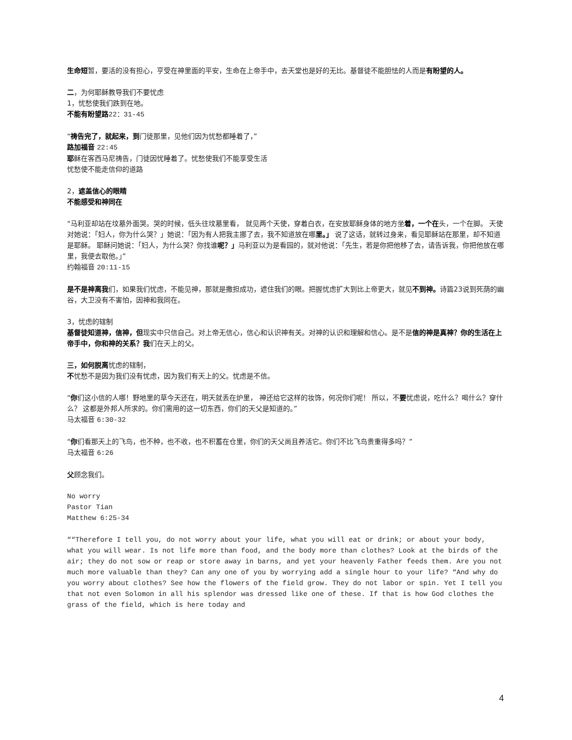生命短暂，要活的没有担心，亨受在神里面的平安，生命在上帝手中，去天堂也是好的无比。基督徒不能胆怯的人而是有盼望的人。
二，为何耶稣教导我们不要忧虑
1，忧愁使我们跌到在地。
不能有盼望路 22：31-45
“祷告完了，就起来，到门徒那里，见他们因为忧愁都睡着了，”
路加福音 22:45
耶稣在客西马尼祷告，门徒因忧睡着了。忧愁使我们不能享受生活
忧愁使不能走信仰的道路
2，遮盖信心的眼睛
不能感受和神同在
“马利亚却站在坟墓外面哭。哭的时候，低头往坟墓里看， 就见两个天使，穿着白衣，在安放耶稣身体的地方坐着，一个在头，一个在脚。 天使对她说：「妇人，你为什么哭？」她说：「因为有人把我主挪了去，我不知道放在哪里。」 说了这话，就转过身来，看见耶稣站在那里，却不知道是耶稣。 耶稣问她说：「妇人，为什么哭？你找谁呢？」马利亚以为是看园的，就对他说：「先生，若是你把他移了去，请告诉我，你把他放在哪里，我便去取他。」”
约翰福音 20:11-15
是不是神离我们，如果我们忧虑，不能见神，那就是撒担成功，遮住我们的眼。把握忧虑扩大到比上帝更大，就见不到神。诗篇23说到死荫的幽谷，大卫没有不害怕，因神和我同在。
3，忧虑的辖制
基督徒知道神，信神，但现实中只信自己。对上帝无信心，信心和认识神有关。对神的认识和理解和信心。是不是信的神是真神？你的生活在上帝手中，你和神的关系？我们在天上的父。
三，如何脱离忧虑的辖制，
不忧愁不是因为我们没有忧虑，因为我们有天上的父。忧虑是不信。
“你们这小信的人哪！野地里的草今天还在，明天就丢在炉里， 神还给它这样的妆饰，何况你们呢！ 所以，不要忧虑说，吃什么？喝什么？穿什么？ 这都是外邦人所求的。你们需用的这一切东西，你们的天父是知道的。”
马太福音 6:30-32
“你们看那天上的飞鸟，也不种，也不收，也不积蓄在仓里，你们的天父尚且养活它。你们不比飞鸟贵重得多吗？”
马太福音 6:26
父顾念我们。
No worry
Pastor Tian
Matthew 6:25-34
““Therefore I tell you, do not worry about your life, what you will eat or drink; or about your body, what you will wear. Is not life more than food, and the body more than clothes? Look at the birds of the air; they do not sow or reap or store away in barns, and yet your heavenly Father feeds them. Are you not much more valuable than they? Can any one of you by worrying add a single hour to your life? “And why do you worry about clothes? See how the flowers of the field grow. They do not labor or spin. Yet I tell you that not even Solomon in all his splendor was dressed like one of these. If that is how God clothes the grass of the field, which is here today and
4